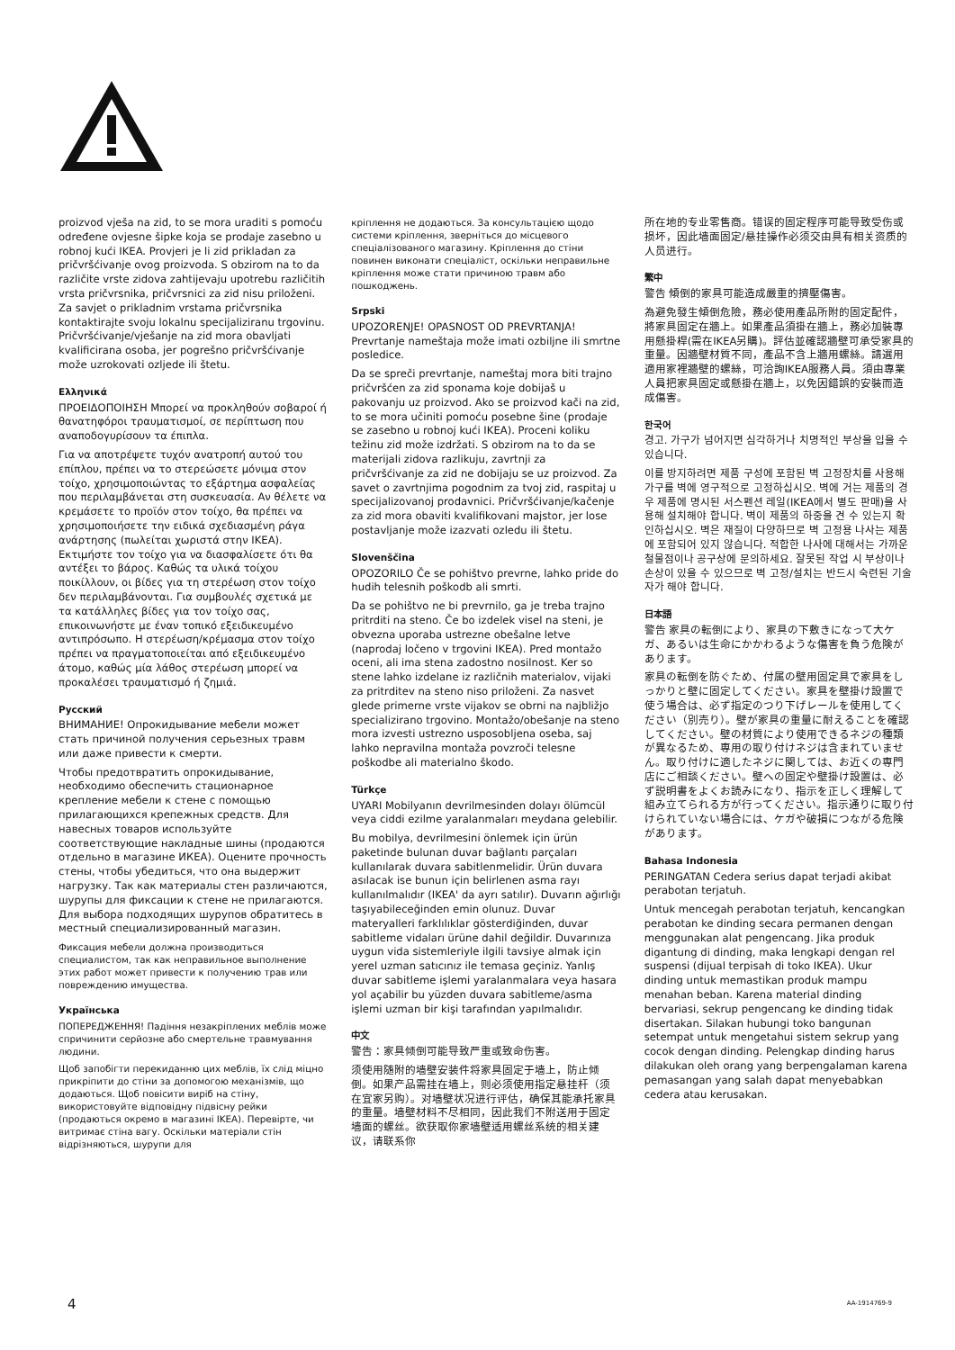proizvod vješa na zid, to se mora uraditi s pomoću određene ovjesne šipke koja se prodaje zasebno u robnoj kući IKEA. Provjeri je li zid prikladan za pričvršćivanje ovog proizvoda. S obzirom na to da različite vrste zidova zahtijevaju upotrebu različitih vrsta pričvrsnika, pričvrsnici za zid nisu priloženi. Za savjet o prikladnim vrstama pričvrsnika kontaktirajte svoju lokalnu specijaliziranu trgovinu. Pričvršćivanje/vješanje na zid mora obavljati kvalificirana osoba, jer pogrešno pričvršćivanje može uzrokovati ozljede ili štetu.
Ελληνικά
ΠΡΟΕΙΔΟΠΟΙΗΣΗ Μπορεί να προκληθούν σοβαροί ή θανατηφόροι τραυματισμοί, σε περίπτωση που αναποδογυρίσουν τα έπιπλα.
Για να αποτρέψετε τυχόν ανατροπή αυτού του επίπλου, πρέπει να το στερεώσετε μόνιμα στον τοίχο, χρησιμοποιώντας το εξάρτημα ασφαλείας που περιλαμβάνεται στη συσκευασία. Αν θέλετε να κρεμάσετε το προϊόν στον τοίχο, θα πρέπει να χρησιμοποιήσετε την ειδικά σχεδιασμένη ράγα ανάρτησης (πωλείται χωριστά στην IKEA). Εκτιμήστε τον τοίχο για να διασφαλίσετε ότι θα αντέξει το βάρος. Καθώς τα υλικά τοίχου ποικίλλουν, οι βίδες για τη στερέωση στον τοίχο δεν περιλαμβάνονται. Για συμβουλές σχετικά με τα κατάλληλες βίδες για τον τοίχο σας, επικοινωνήστε με έναν τοπικό εξειδικευμένο αντιπρόσωπο. Η στερέωση/κρέμασμα στον τοίχο πρέπει να πραγματοποιείται από εξειδικευμένο άτομο, καθώς μία λάθος στερέωση μπορεί να προκαλέσει τραυματισμό ή ζημιά.
Русский
ВНИМАНИЕ! Опрокидывание мебели может стать причиной получения серьезных травм или даже привести к смерти.
Чтобы предотвратить опрокидывание, необходимо обеспечить стационарное крепление мебели к стене с помощью прилагающихся крепежных средств. Для навесных товаров используйте соответствующие накладные шины (продаются отдельно в магазине ИКЕА). Оцените прочность стены, чтобы убедиться, что она выдержит нагрузку. Так как материалы стен различаются, шурупы для фиксации к стене не прилагаются. Для выбора подходящих шурупов обратитесь в местный специализированный магазин.
Фиксация мебели должна производиться специалистом, так как неправильное выполнение этих работ может привести к получению трав или повреждению имущества.
Українська
ПОПЕРЕДЖЕННЯ! Падіння незакріплених меблів може спричинити серйозне або смертельне травмування людини.
Щоб запобігти перекиданню цих меблів, їх слід міцно прикріпити до стіни за допомогою механізмів, що додаються. Щоб повісити виріб на стіну, використовуйте відповідну підвісну рейки (продаються окремо в магазині IKEA). Перевірте, чи витримає стіна вагу. Оскільки матеріали стін відрізняються, шурупи для
кріплення не додаються. За консультацією щодо системи кріплення, зверніться до місцевого спеціалізованого магазину. Кріплення до стіни повинен виконати спеціаліст, оскільки неправильне кріплення може стати причиною травм або пошкоджень.
Srpski
UPOZORENJE! OPASNOST OD PREVRTANJA! Prevrtanje nameštaja može imati ozbiljne ili smrtne posledice.
Da se spreči prevrtanje, nameštaj mora biti trajno pričvršćen za zid sponama koje dobijaš u pakovanju uz proizvod. Ako se proizvod kači na zid, to se mora učiniti pomoću posebne šine (prodaje se zasebno u robnoj kući IKEA). Proceni koliku težinu zid može izdržati. S obzirom na to da se materijali zidova razlikuju, zavrtnji za pričvršćivanje za zid ne dobijaju se uz proizvod. Za savet o zavrtnjima pogodnim za tvoj zid, raspitaj u specijalizovanoj prodavnici. Pričvršćivanje/kačenje za zid mora obaviti kvalifikovani majstor, jer lose postavljanje može izazvati ozledu ili štetu.
Slovenščina
OPOZORILO Če se pohištvo prevrne, lahko pride do hudih telesnih poškodb ali smrti.
Da se pohištvo ne bi prevrnilo, ga je treba trajno pritrditi na steno. Če bo izdelek visel na steni, je obvezna uporaba ustrezne obešalne letve (naprodaj ločeno v trgovini IKEA). Pred montažo oceni, ali ima stena zadostno nosilnost. Ker so stene lahko izdelane iz različnih materialov, vijaki za pritrditev na steno niso priloženi. Za nasvet glede primerne vrste vijakov se obrni na najbližjo specializirano trgovino. Montažo/obešanje na steno mora izvesti ustrezno usposobljena oseba, saj lahko nepravilna montaža povzroči telesne poškodbe ali materialno škodo.
Türkçe
UYARI Mobilyanın devrilmesinden dolayı ölümcül veya ciddi ezilme yaralanmaları meydana gelebilir.
Bu mobilya, devrilmesini önlemek için ürün paketinde bulunan duvar bağlantı parçaları kullanılarak duvara sabitlenmelidir. Ürün duvara asılacak ise bunun için belirlenen asma rayı kullanılmalıdır (IKEA' da ayrı satılır). Duvarın ağırlığı taşıyabileceğinden emin olunuz. Duvar materyalleri farklılıklar gösterdiğinden, duvar sabitleme vidaları ürüne dahil değildir. Duvarınıza uygun vida sistemleriyle ilgili tavsiye almak için yerel uzman satıcınız ile temasa geçiniz. Yanlış duvar sabitleme işlemi yaralanmalara veya hasara yol açabilir bu yüzden duvara sabitleme/asma işlemi uzman bir kişi tarafından yapılmalıdır.
中文
警告：家具倾倒可能导致严重或致命伤害。
须使用随附的墙壁安装件将家具固定于墙上，防止倾倒。如果产品需挂在墙上，则必须使用指定悬挂杆（须在宜家另购）。对墙壁状况进行评估，确保其能承托家具的重量。墙壁材料不尽相同，因此我们不附送用于固定墙面的螺丝。欲获取你家墙壁适用螺丝系统的相关建议，请联系你
所在地的专业零售商。错误的固定程序可能导致受伤或损坏，因此墙面固定/悬挂操作必须交由具有相关资质的人员进行。
繁中
警告 傾倒的家具可能造成嚴重的擠壓傷害。
為避免發生傾倒危險，務必使用產品所附的固定配件，將家具固定在牆上。如果產品須掛在牆上，務必加裝專用懸掛桿(需在IKEA另購)。評估並確認牆壁可承受家具的重量。因牆壁材質不同，產品不含上牆用螺絲。請選用適用家裡牆壁的螺絲，可洽詢IKEA服務人員。須由專業人員把家具固定或懸掛在牆上，以免因錯誤的安裝而造成傷害。
한국어
경고. 가구가 넘어지면 심각하거나 치명적인 부상을 입을 수 있습니다.
이를 방지하려면 제품 구성에 포함된 벽 고정장치를 사용해 가구를 벽에 영구적으로 고정하십시오. 벽에 거는 제품의 경우 제품에 명시된 서스펜션 레일(IKEA에서 별도 판매)을 사용해 설치해야 합니다. 벽이 제품의 하중을 견 수 있는지 확인하십시오. 벽은 재질이 다양하므로 벽 고정용 나사는 제품에 포함되어 있지 않습니다. 적합한 나사에 대해서는 가까운 철물점이나 공구상에 문의하세요. 잘못된 작업 시 부상이나 손상이 있을 수 있으므로 벽 고정/설치는 반드시 숙련된 기술자가 해야 합니다.
日本語
警告 家具の転倒により、家具の下敷きになって大ケガ、あるいは生命にかかわるような傷害を負う危険があります。
家具の転倒を防ぐため、付属の壁用固定具で家具をしっかりと壁に固定してください。家具を壁掛け設置で使う場合は、必ず指定のつり下げレールを使用してください（別売り）。壁が家具の重量に耐えることを確認してください。壁の材質により使用できるネジの種類が異なるため、専用の取り付けネジは含まれていません。取り付けに適したネジに関しては、お近くの専門店にご相談ください。壁への固定や壁掛け設置は、必ず説明書をよくお読みになり、指示を正しく理解して組み立てられる方が行ってください。指示通りに取り付けられていない場合には、ケガや破損につながる危険があります。
Bahasa Indonesia
PERINGATAN Cedera serius dapat terjadi akibat perabotan terjatuh.
Untuk mencegah perabotan terjatuh, kencangkan perabotan ke dinding secara permanen dengan menggunakan alat pengencang. Jika produk digantung di dinding, maka lengkapi dengan rel suspensi (dijual terpisah di toko IKEA). Ukur dinding untuk memastikan produk mampu menahan beban. Karena material dinding bervariasi, sekrup pengencang ke dinding tidak disertakan. Silakan hubungi toko bangunan setempat untuk mengetahui sistem sekrup yang cocok dengan dinding. Pelengkap dinding harus dilakukan oleh orang yang berpengalaman karena pemasangan yang salah dapat menyebabkan cedera atau kerusakan.
4 AA-1914769-9